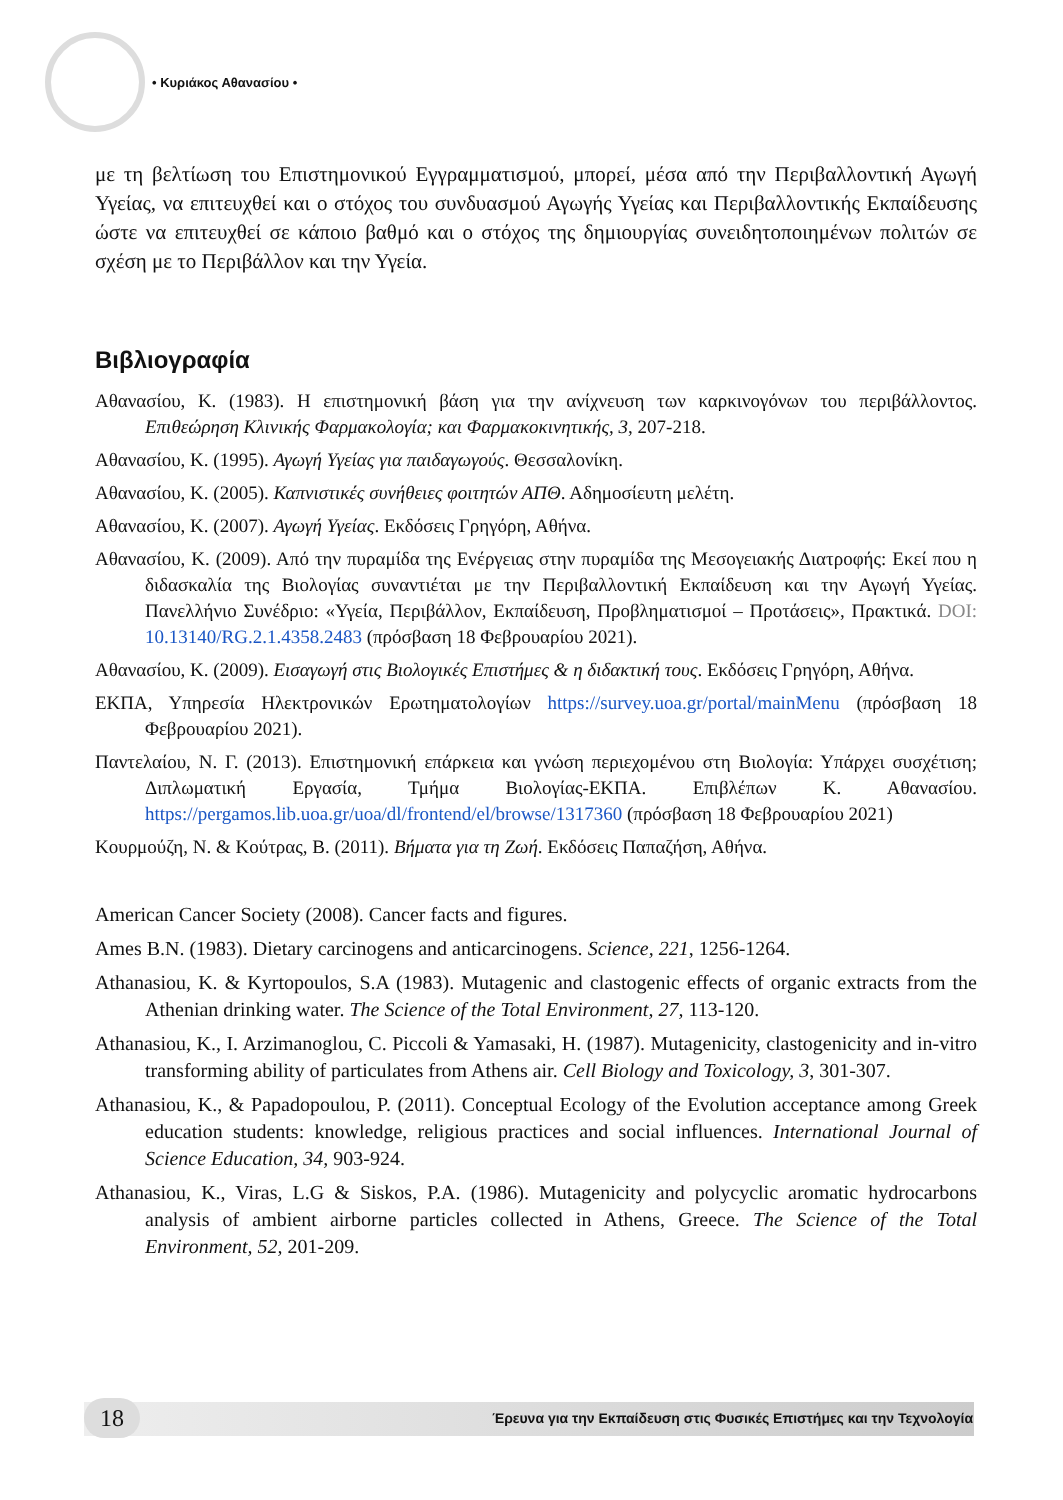• Κυριάκος Αθανασίου •
με τη βελτίωση του Επιστημονικού Εγγραμματισμού, μπορεί, μέσα από την Περιβαλλοντική Αγωγή Υγείας, να επιτευχθεί και ο στόχος του συνδυασμού Αγωγής Υγείας και Περιβαλλοντικής Εκπαίδευσης ώστε να επιτευχθεί σε κάποιο βαθμό και ο στόχος της δημιουργίας συνειδητοποιημένων πολιτών σε σχέση με το Περιβάλλον και την Υγεία.
Βιβλιογραφία
Αθανασίου, Κ. (1983). Η επιστημονική βάση για την ανίχνευση των καρκινογόνων του περιβάλλοντος. Επιθεώρηση Κλινικής Φαρμακολογία; και Φαρμακοκινητικής, 3, 207-218.
Αθανασίου, Κ. (1995). Αγωγή Υγείας για παιδαγωγούς. Θεσσαλονίκη.
Αθανασίου, Κ. (2005). Καπνιστικές συνήθειες φοιτητών ΑΠΘ. Αδημοσίευτη μελέτη.
Αθανασίου, Κ. (2007). Αγωγή Υγείας. Εκδόσεις Γρηγόρη, Αθήνα.
Αθανασίου, Κ. (2009). Από την πυραμίδα της Ενέργειας στην πυραμίδα της Μεσογειακής Διατροφής: Εκεί που η διδασκαλία της Βιολογίας συναντιέται με την Περιβαλλοντική Εκπαίδευση και την Αγωγή Υγείας. Πανελλήνιο Συνέδριο: «Υγεία, Περιβάλλον, Εκπαίδευση, Προβληματισμοί – Προτάσεις», Πρακτικά. DOI: 10.13140/RG.2.1.4358.2483 (πρόσβαση 18 Φεβρουαρίου 2021).
Αθανασίου, Κ. (2009). Εισαγωγή στις Βιολογικές Επιστήμες & η διδακτική τους. Εκδόσεις Γρηγόρη, Αθήνα.
ΕΚΠΑ, Υπηρεσία Ηλεκτρονικών Ερωτηματολογίων https://survey.uoa.gr/portal/mainMenu (πρόσβαση 18 Φεβρουαρίου 2021).
Παντελαίου, Ν. Γ. (2013). Επιστημονική επάρκεια και γνώση περιεχομένου στη Βιολογία: Υπάρχει συσχέτιση; Διπλωματική Εργασία, Τμήμα Βιολογίας-ΕΚΠΑ. Επιβλέπων Κ. Αθανασίου. https://pergamos.lib.uoa.gr/uoa/dl/frontend/el/browse/1317360 (πρόσβαση 18 Φεβρουαρίου 2021)
Κουρμούζη, Ν. & Κούτρας, Β. (2011). Βήματα για τη Ζωή. Εκδόσεις Παπαζήση, Αθήνα.
American Cancer Society (2008). Cancer facts and figures.
Ames B.N. (1983). Dietary carcinogens and anticarcinogens. Science, 221, 1256-1264.
Athanasiou, K. & Kyrtopoulos, S.A (1983). Mutagenic and clastogenic effects of organic extracts from the Athenian drinking water. The Science of the Total Environment, 27, 113-120.
Athanasiou, K., I. Arzimanoglou, C. Piccoli & Yamasaki, H. (1987). Mutagenicity, clastogenicity and in-vitro transforming ability of particulates from Athens air. Cell Biology and Toxicology, 3, 301-307.
Athanasiou, K., & Papadopoulou, P. (2011). Conceptual Ecology of the Evolution acceptance among Greek education students: knowledge, religious practices and social influences. International Journal of Science Education, 34, 903-924.
Athanasiou, K., Viras, L.G & Siskos, P.A. (1986). Mutagenicity and polycyclic aromatic hydrocarbons analysis of ambient airborne particles collected in Athens, Greece. The Science of the Total Environment, 52, 201-209.
18
Έρευνα για την Εκπαίδευση στις Φυσικές Επιστήμες και την Τεχνολογία